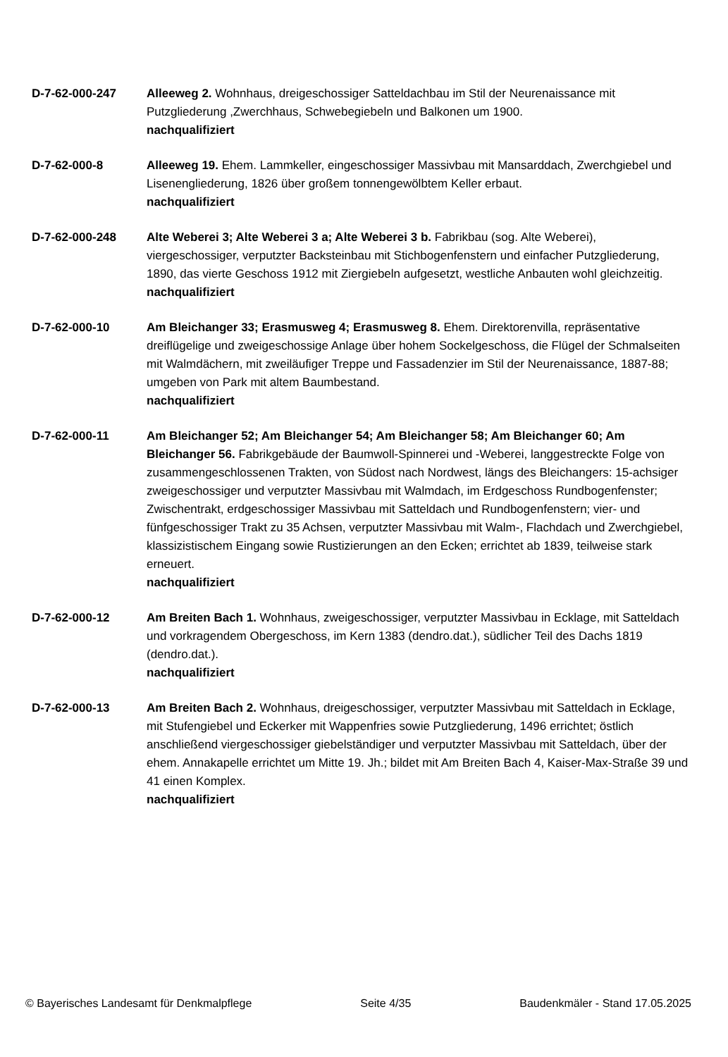D-7-62-000-247 Alleeweg 2. Wohnhaus, dreigeschossiger Satteldachbau im Stil der Neurenaissance mit Putzgliederung ,Zwerchhaus, Schwebegiebeln und Balkonen um 1900.
nachqualifiziert
D-7-62-000-8 Alleeweg 19. Ehem. Lammkeller, eingeschossiger Massivbau mit Mansarddach, Zwerchgiebel und Lisenengliederung, 1826 über großem tonnengewölbtem Keller erbaut.
nachqualifiziert
D-7-62-000-248 Alte Weberei 3; Alte Weberei 3 a; Alte Weberei 3 b. Fabrikbau (sog. Alte Weberei), viergeschossiger, verputzter Backsteinbau mit Stichbogenfenstern und einfacher Putzgliederung, 1890, das vierte Geschoss 1912 mit Ziergiebeln aufgesetzt, westliche Anbauten wohl gleichzeitig.
nachqualifiziert
D-7-62-000-10 Am Bleichanger 33; Erasmusweg 4; Erasmusweg 8. Ehem. Direktorenvilla, repräsentative dreiflügelige und zweigeschossige Anlage über hohem Sockelgeschoss, die Flügel der Schmalseiten mit Walmdächern, mit zweiläufiger Treppe und Fassadenzier im Stil der Neurenaissance, 1887-88; umgeben von Park mit altem Baumbestand.
nachqualifiziert
D-7-62-000-11 Am Bleichanger 52; Am Bleichanger 54; Am Bleichanger 58; Am Bleichanger 60; Am Bleichanger 56. Fabrikgebäude der Baumwoll-Spinnerei und -Weberei, langgestreckte Folge von zusammengeschlossenen Trakten, von Südost nach Nordwest, längs des Bleichangers: 15-achsiger zweigeschossiger und verputzter Massivbau mit Walmdach, im Erdgeschoss Rundbogenfenster; Zwischentrakt, erdgeschossiger Massivbau mit Satteldach und Rundbogenfenstern; vier- und fünfgeschossiger Trakt zu 35 Achsen, verputzter Massivbau mit Walm-, Flachdach und Zwerchgiebel, klassizistischem Eingang sowie Rustizierungen an den Ecken; errichtet ab 1839, teilweise stark erneuert.
nachqualifiziert
D-7-62-000-12 Am Breiten Bach 1. Wohnhaus, zweigeschossiger, verputzter Massivbau in Ecklage, mit Satteldach und vorkragendem Obergeschoss, im Kern 1383 (dendro.dat.), südlicher Teil des Dachs 1819 (dendro.dat.).
nachqualifiziert
D-7-62-000-13 Am Breiten Bach 2. Wohnhaus, dreigeschossiger, verputzter Massivbau mit Satteldach in Ecklage, mit Stufengiebel und Eckerker mit Wappenfries sowie Putzgliederung, 1496 errichtet; östlich anschließend viergeschossiger giebelständiger und verputzter Massivbau mit Satteldach, über der ehem. Annakapelle errichtet um Mitte 19. Jh.; bildet mit Am Breiten Bach 4, Kaiser-Max-Straße 39 und 41 einen Komplex.
nachqualifiziert
© Bayerisches Landesamt für Denkmalpflege Seite 4/35 Baudenkmäler - Stand 17.05.2025